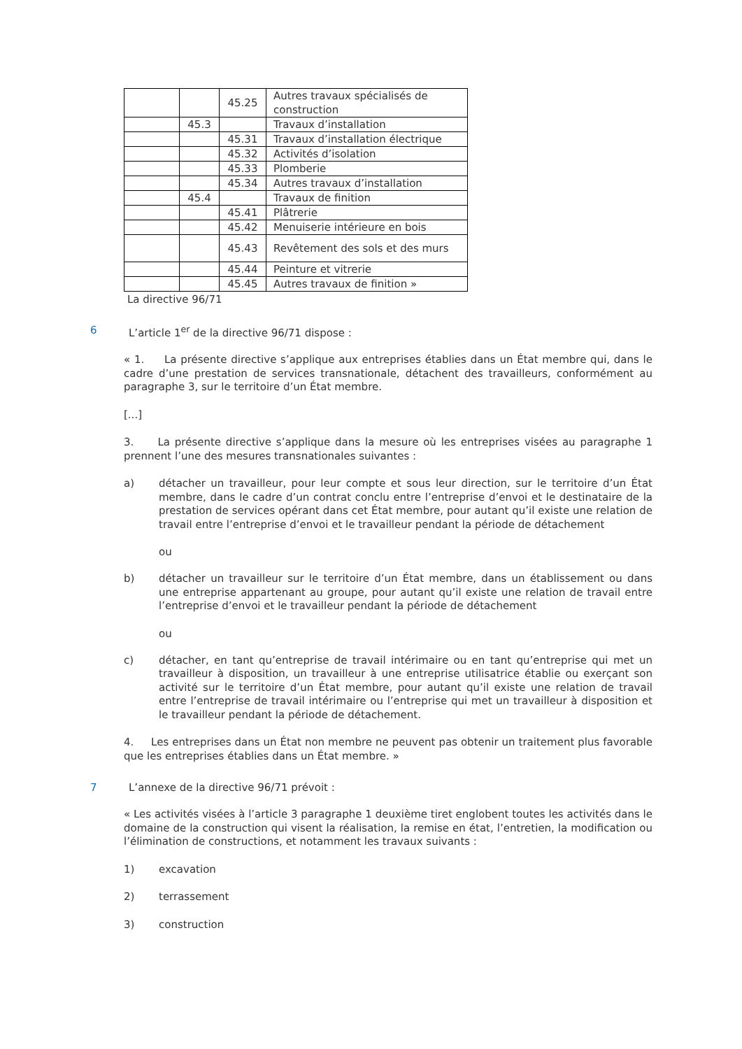| | | 45.25 | Autres travaux spécialisés de construction |
| | 45.3 | | Travaux d’installation |
| | | 45.31 | Travaux d’installation électrique |
| | | 45.32 | Activités d’isolation |
| | | 45.33 | Plomberie |
| | | 45.34 | Autres travaux d’installation |
| | 45.4 | | Travaux de finition |
| | | 45.41 | Plâtrerie |
| | | 45.42 | Menuiserie intérieure en bois |
| | | 45.43 | Revêtement des sols et des murs |
| | | 45.44 | Peinture et vitrerie |
| | | 45.45 | Autres travaux de finition » |
La directive 96/71
6 L’article 1<sup>er</sup> de la directive 96/71 dispose :
« 1. La présente directive s’applique aux entreprises établies dans un État membre qui, dans le cadre d’une prestation de services transnationale, détachent des travailleurs, conformément au paragraphe 3, sur le territoire d’un État membre.
[...]
3. La présente directive s’applique dans la mesure où les entreprises visées au paragraphe 1 prennent l’une des mesures transnationales suivantes :
a) détacher un travailleur, pour leur compte et sous leur direction, sur le territoire d’un État membre, dans le cadre d’un contrat conclu entre l’entreprise d’envoi et le destinataire de la prestation de services opérant dans cet État membre, pour autant qu’il existe une relation de travail entre l’entreprise d’envoi et le travailleur pendant la période de détachement
ou
b) détacher un travailleur sur le territoire d’un État membre, dans un établissement ou dans une entreprise appartenant au groupe, pour autant qu’il existe une relation de travail entre l’entreprise d’envoi et le travailleur pendant la période de détachement
ou
c) détacher, en tant qu’entreprise de travail intérimaire ou en tant qu’entreprise qui met un travailleur à disposition, un travailleur à une entreprise utilisatrice établie ou exerçant son activité sur le territoire d’un État membre, pour autant qu’il existe une relation de travail entre l’entreprise de travail intérimaire ou l’entreprise qui met un travailleur à disposition et le travailleur pendant la période de détachement.
4. Les entreprises dans un État non membre ne peuvent pas obtenir un traitement plus favorable que les entreprises établies dans un État membre. »
7 L’annexe de la directive 96/71 prévoit :
« Les activités visées à l’article 3 paragraphe 1 deuxième tiret englobent toutes les activités dans le domaine de la construction qui visent la réalisation, la remise en état, l’entretien, la modification ou l’élimination de constructions, et notamment les travaux suivants :
1) excavation
2) terrassement
3) construction